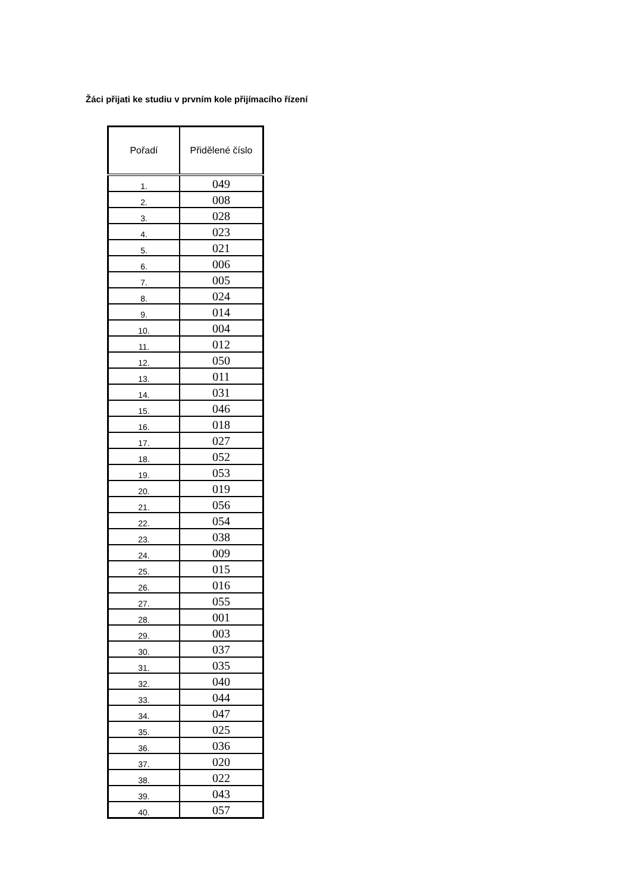Žáci přijati ke studiu v prvním kole přijímacího řízení
| Pořadí | Přidělené číslo |
| --- | --- |
| 1. | 049 |
| 2. | 008 |
| 3. | 028 |
| 4. | 023 |
| 5. | 021 |
| 6. | 006 |
| 7. | 005 |
| 8. | 024 |
| 9. | 014 |
| 10. | 004 |
| 11. | 012 |
| 12. | 050 |
| 13. | 011 |
| 14. | 031 |
| 15. | 046 |
| 16. | 018 |
| 17. | 027 |
| 18. | 052 |
| 19. | 053 |
| 20. | 019 |
| 21. | 056 |
| 22. | 054 |
| 23. | 038 |
| 24. | 009 |
| 25. | 015 |
| 26. | 016 |
| 27. | 055 |
| 28. | 001 |
| 29. | 003 |
| 30. | 037 |
| 31. | 035 |
| 32. | 040 |
| 33. | 044 |
| 34. | 047 |
| 35. | 025 |
| 36. | 036 |
| 37. | 020 |
| 38. | 022 |
| 39. | 043 |
| 40. | 057 |